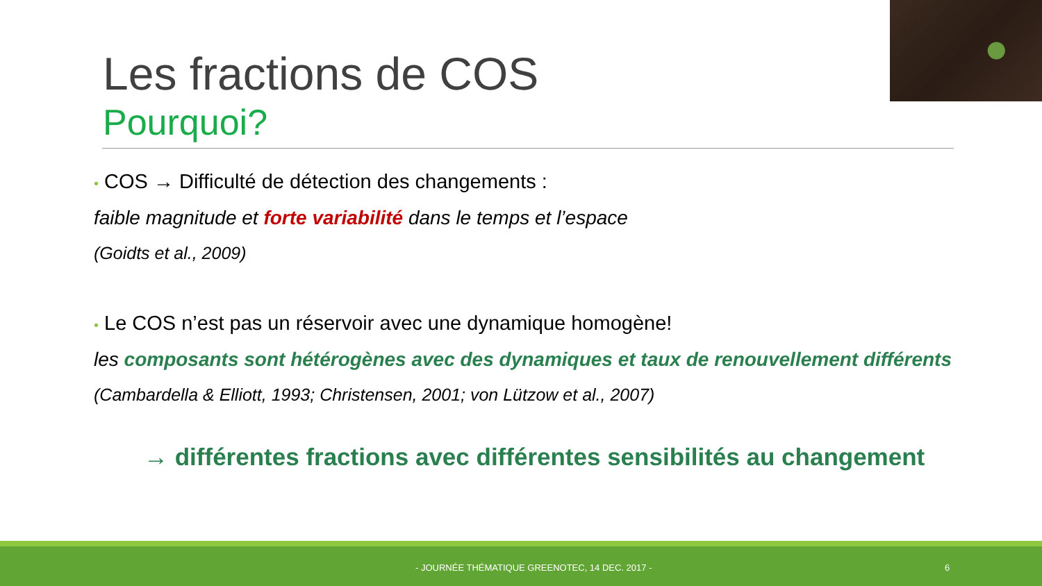Les fractions de COS
Pourquoi?
• COS → Difficulté de détection des changements :
faible magnitude et forte variabilité dans le temps et l’espace
(Goidts et al., 2009)
• Le COS n’est pas un réservoir avec une dynamique homogène!
les composants sont hétérogènes avec des dynamiques et taux de renouvellement différents
(Cambardella & Elliott, 1993; Christensen, 2001; von Lützow et al., 2007)
→ différentes fractions avec différentes sensibilités au changement
- JOURNÉE THÉMATIQUE GREENOTEC, 14 DEC. 2017 - 6